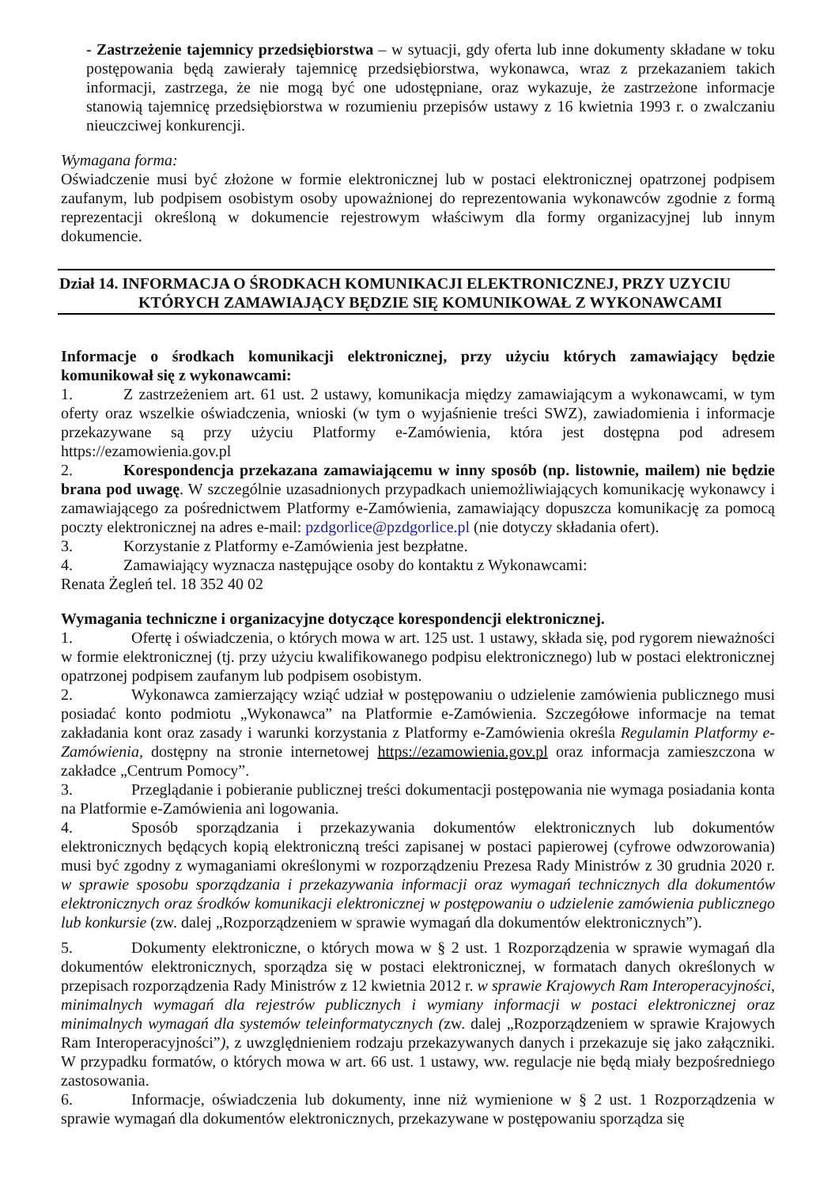- Zastrzeżenie tajemnicy przedsiębiorstwa – w sytuacji, gdy oferta lub inne dokumenty składane w toku postępowania będą zawierały tajemnicę przedsiębiorstwa, wykonawca, wraz z przekazaniem takich informacji, zastrzega, że nie mogą być one udostępniane, oraz wykazuje, że zastrzeżone informacje stanowią tajemnicę przedsiębiorstwa w rozumieniu przepisów ustawy z 16 kwietnia 1993 r. o zwalczaniu nieuczciwej konkurencji.
Wymagana forma:
Oświadczenie musi być złożone w formie elektronicznej lub w postaci elektronicznej opatrzonej podpisem zaufanym, lub podpisem osobistym osoby upoważnionej do reprezentowania wykonawców zgodnie z formą reprezentacji określoną w dokumencie rejestrowym właściwym dla formy organizacyjnej lub innym dokumencie.
Dział 14. INFORMACJA O ŚRODKACH KOMUNIKACJI ELEKTRONICZNEJ, PRZY UZYCIU
KTÓRYCH ZAMAWIAJĄCY BĘDZIE SIĘ KOMUNIKOWAŁ Z WYKONAWCAMI
Informacje o środkach komunikacji elektronicznej, przy użyciu których zamawiający będzie komunikował się z wykonawcami:
1. Z zastrzeżeniem art. 61 ust. 2 ustawy, komunikacja między zamawiającym a wykonawcami, w tym oferty oraz wszelkie oświadczenia, wnioski (w tym o wyjaśnienie treści SWZ), zawiadomienia i informacje przekazywane są przy użyciu Platformy e-Zamówienia, która jest dostępna pod adresem https://ezamowienia.gov.pl
2. Korespondencja przekazana zamawiającemu w inny sposób (np. listownie, mailem) nie będzie brana pod uwagę. W szczególnie uzasadnionych przypadkach uniemożliwiających komunikację wykonawcy i zamawiającego za pośrednictwem Platformy e-Zamówienia, zamawiający dopuszcza komunikację za pomocą poczty elektronicznej na adres e-mail: pzdgorlice@pzdgorlice.pl (nie dotyczy składania ofert).
3. Korzystanie z Platformy e-Zamówienia jest bezpłatne.
4. Zamawiający wyznacza następujące osoby do kontaktu z Wykonawcami:
Renata Żegleń tel. 18 352 40 02
Wymagania techniczne i organizacyjne dotyczące korespondencji elektronicznej.
1. Ofertę i oświadczenia, o których mowa w art. 125 ust. 1 ustawy, składa się, pod rygorem nieważności w formie elektronicznej (tj. przy użyciu kwalifikowanego podpisu elektronicznego) lub w postaci elektronicznej opatrzonej podpisem zaufanym lub podpisem osobistym.
2. Wykonawca zamierzający wziąć udział w postępowaniu o udzielenie zamówienia publicznego musi posiadać konto podmiotu „Wykonawca” na Platformie e-Zamówienia. Szczegółowe informacje na temat zakładania kont oraz zasady i warunki korzystania z Platformy e-Zamówienia określa Regulamin Platformy e-Zamówienia, dostępny na stronie internetowej https://ezamowienia.gov.pl oraz informacja zamieszczona w zakładce „Centrum Pomocy”.
3. Przeglądanie i pobieranie publicznej treści dokumentacji postępowania nie wymaga posiadania konta na Platformie e-Zamówienia ani logowania.
4. Sposób sporządzania i przekazywania dokumentów elektronicznych lub dokumentów elektronicznych będących kopią elektroniczną treści zapisanej w postaci papierowej (cyfrowe odwzorowania) musi być zgodny z wymaganiami określonymi w rozporządzeniu Prezesa Rady Ministrów z 30 grudnia 2020 r. w sprawie sposobu sporządzania i przekazywania informacji oraz wymagań technicznych dla dokumentów elektronicznych oraz środków komunikacji elektronicznej w postępowaniu o udzielenie zamówienia publicznego lub konkursie (zw. dalej „Rozporządzeniem w sprawie wymagań dla dokumentów elektronicznych”).
5. Dokumenty elektroniczne, o których mowa w § 2 ust. 1 Rozporządzenia w sprawie wymagań dla dokumentów elektronicznych, sporządza się w postaci elektronicznej, w formatach danych określonych w przepisach rozporządzenia Rady Ministrów z 12 kwietnia 2012 r. w sprawie Krajowych Ram Interoperacyjności, minimalnych wymagań dla rejestrów publicznych i wymiany informacji w postaci elektronicznej oraz minimalnych wymagań dla systemów teleinformatycznych (zw. dalej „Rozporządzeniem w sprawie Krajowych Ram Interoperacyjności”), z uwzględnieniem rodzaju przekazywanych danych i przekazuje się jako załączniki. W przypadku formatów, o których mowa w art. 66 ust. 1 ustawy, ww. regulacje nie będą miały bezpośredniego zastosowania.
6. Informacje, oświadczenia lub dokumenty, inne niż wymienione w § 2 ust. 1 Rozporządzenia w sprawie wymagań dla dokumentów elektronicznych, przekazywane w postępowaniu sporządza się